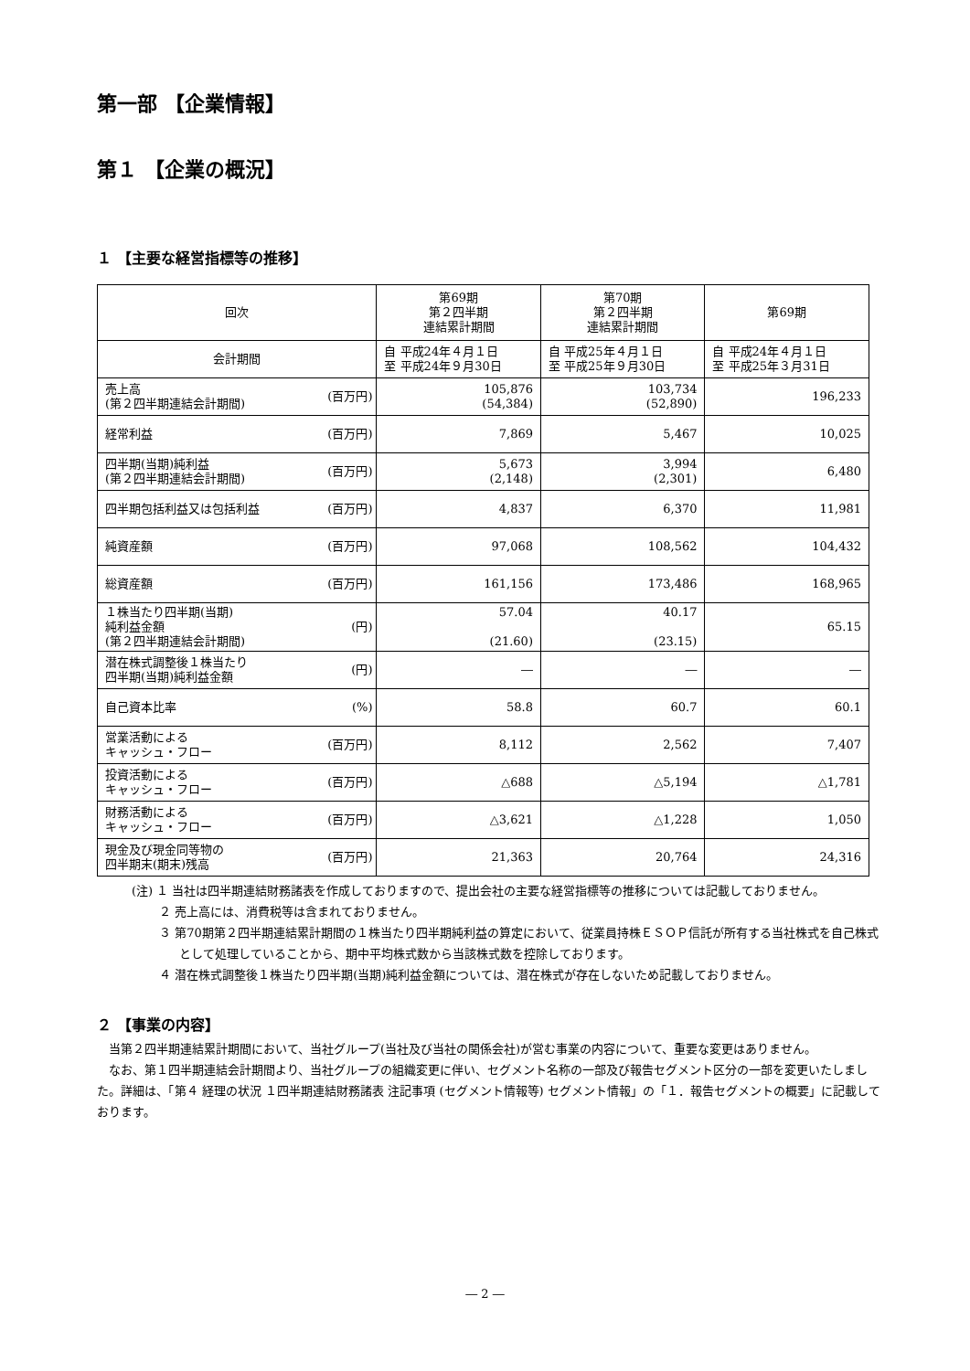第一部 【企業情報】
第１ 【企業の概況】
１ 【主要な経営指標等の推移】
| 回次 | | 第69期 第２四半期 連結累計期間 | 第70期 第２四半期 連結累計期間 | 第69期 |
| --- | --- | --- | --- | --- |
| 会計期間 | | 自 平成24年４月１日 至 平成24年９月30日 | 自 平成25年４月１日 至 平成25年９月30日 | 自 平成24年４月１日 至 平成25年３月31日 |
| 売上高 (第２四半期連結会計期間) | (百万円) | 105,876 (54,384) | 103,734 (52,890) | 196,233 |
| 経常利益 | (百万円) | 7,869 | 5,467 | 10,025 |
| 四半期(当期)純利益 (第２四半期連結会計期間) | (百万円) | 5,673 (2,148) | 3,994 (2,301) | 6,480 |
| 四半期包括利益又は包括利益 | (百万円) | 4,837 | 6,370 | 11,981 |
| 純資産額 | (百万円) | 97,068 | 108,562 | 104,432 |
| 総資産額 | (百万円) | 161,156 | 173,486 | 168,965 |
| １株当たり四半期(当期) 純利益金額 (第２四半期連結会計期間) | (円) | 57.04 (21.60) | 40.17 (23.15) | 65.15 |
| 潜在株式調整後１株当たり 四半期(当期)純利益金額 | (円) | ― | ― | ― |
| 自己資本比率 | (%) | 58.8 | 60.7 | 60.1 |
| 営業活動による キャッシュ・フロー | (百万円) | 8,112 | 2,562 | 7,407 |
| 投資活動による キャッシュ・フロー | (百万円) | △688 | △5,194 | △1,781 |
| 財務活動による キャッシュ・フロー | (百万円) | △3,621 | △1,228 | 1,050 |
| 現金及び現金同等物の 四半期末(期末)残高 | (百万円) | 21,363 | 20,764 | 24,316 |
(注) １ 当社は四半期連結財務諸表を作成しておりますので、提出会社の主要な経営指標等の推移については記載しておりません。
　　 ２ 売上高には、消費税等は含まれておりません。
　　 ３ 第70期第２四半期連結累計期間の１株当たり四半期純利益の算定において、従業員持株ＥＳＯＰ信託が所有する当社株式を自己株式として処理していることから、期中平均株式数から当該株式数を控除しております。
　　 ４ 潜在株式調整後１株当たり四半期(当期)純利益金額については、潜在株式が存在しないため記載しておりません。
２ 【事業の内容】
当第２四半期連結累計期間において、当社グループ(当社及び当社の関係会社)が営む事業の内容について、重要な変更はありません。
なお、第１四半期連結会計期間より、当社グループの組織変更に伴い、セグメント名称の一部及び報告セグメント区分の一部を変更いたしました。詳細は、「第４ 経理の状況 １四半期連結財務諸表 注記事項 (セグメント情報等) セグメント情報」の「１．報告セグメントの概要」に記載しております。
― 2 ―